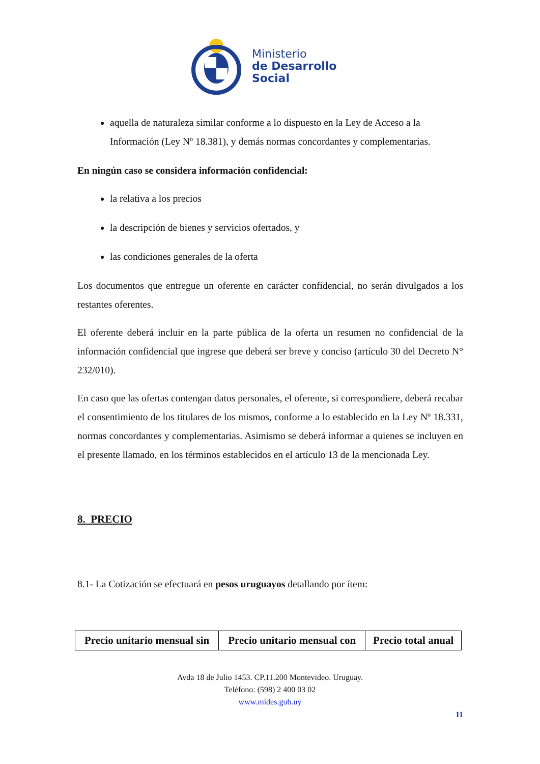Ministerio
de Desarrollo
Social
aquella de naturaleza similar conforme a lo dispuesto en la Ley de Acceso a la Información (Ley Nº 18.381), y demás normas concordantes y complementarias.
En ningún caso se considera información confidencial:
la relativa a los precios
la descripción de bienes y servicios ofertados, y
las condiciones generales de la oferta
Los documentos que entregue un oferente en carácter confidencial, no serán divulgados a los restantes oferentes.
El oferente deberá incluir en la parte pública de la oferta un resumen no confidencial de la información confidencial que ingrese que deberá ser breve y conciso (artículo 30 del Decreto N° 232/010).
En caso que las ofertas contengan datos personales, el oferente, si correspondiere, deberá recabar el consentimiento de los titulares de los mismos, conforme a lo establecido en la Ley Nº 18.331, normas concordantes y complementarias. Asimismo se deberá informar a quienes se incluyen en el presente llamado, en los términos establecidos en el artículo 13 de la mencionada Ley.
8. PRECIO
8.1- La Cotización se efectuará en pesos uruguayos detallando por ítem:
| Precio unitario mensual sin | Precio unitario mensual con | Precio total anual |
| --- | --- | --- |
Avda 18 de Julio 1453. CP.11.200 Montevideo. Uruguay.
Teléfono: (598) 2 400 03 02
www.mides.gub.uy
11